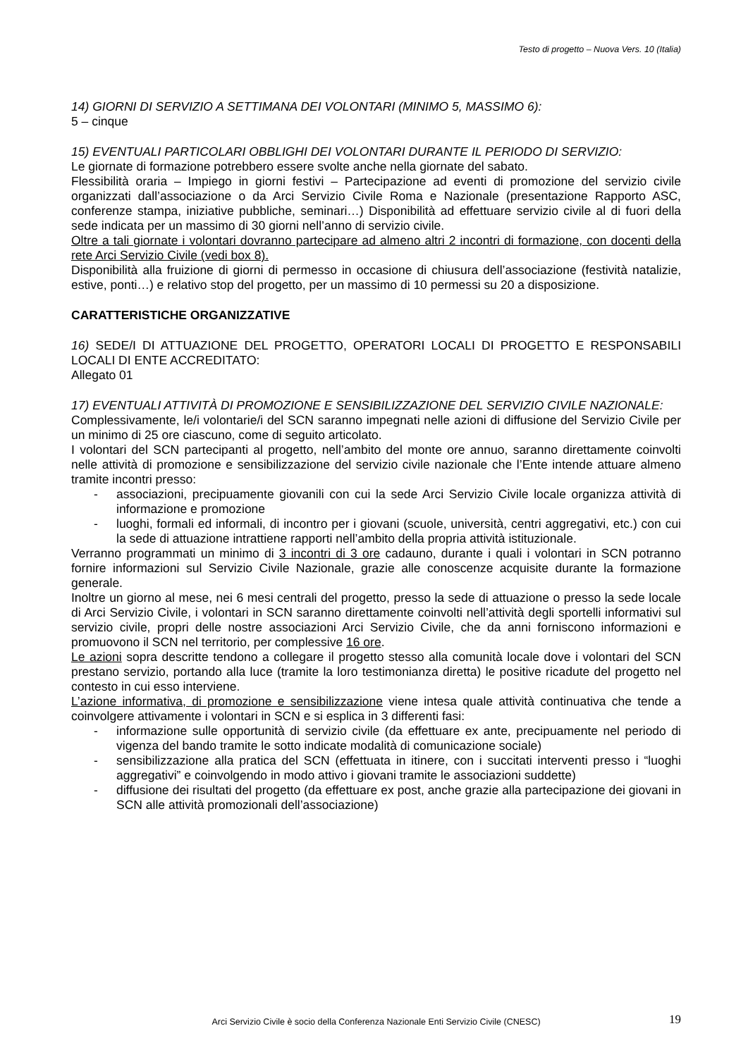Testo di progetto – Nuova Vers. 10 (Italia)
14) GIORNI DI SERVIZIO A SETTIMANA DEI VOLONTARI (MINIMO 5, MASSIMO 6):
5 – cinque
15) EVENTUALI PARTICOLARI OBBLIGHI DEI VOLONTARI DURANTE IL PERIODO DI SERVIZIO:
Le giornate di formazione potrebbero essere svolte anche nella giornate del sabato.
Flessibilità oraria – Impiego in giorni festivi – Partecipazione ad eventi di promozione del servizio civile organizzati dall’associazione o da Arci Servizio Civile Roma e Nazionale (presentazione Rapporto ASC, conferenze stampa, iniziative pubbliche, seminari…) Disponibilità ad effettuare servizio civile al di fuori della sede indicata per un massimo di 30 giorni nell’anno di servizio civile.
Oltre a tali giornate i volontari dovranno partecipare ad almeno altri 2 incontri di formazione, con docenti della rete Arci Servizio Civile (vedi box 8).
Disponibilità alla fruizione di giorni di permesso in occasione di chiusura dell’associazione (festività natalizie, estive, ponti…) e relativo stop del progetto, per un massimo di 10 permessi su 20 a disposizione.
CARATTERISTICHE ORGANIZZATIVE
16) SEDE/I DI ATTUAZIONE DEL PROGETTO, OPERATORI LOCALI DI PROGETTO E RESPONSABILI LOCALI DI ENTE ACCREDITATO:
Allegato 01
17) EVENTUALI ATTIVITÀ DI PROMOZIONE E SENSIBILIZZAZIONE DEL SERVIZIO CIVILE NAZIONALE:
Complessivamente, le/i volontarie/i del SCN saranno impegnati nelle azioni di diffusione del Servizio Civile per un minimo di 25 ore ciascuno, come di seguito articolato.
I volontari del SCN partecipanti al progetto, nell’ambito del monte ore annuo, saranno direttamente coinvolti nelle attività di promozione e sensibilizzazione del servizio civile nazionale che l’Ente intende attuare almeno tramite incontri presso:
- associazioni, precipuamente giovanili con cui la sede Arci Servizio Civile locale organizza attività di informazione e promozione
- luoghi, formali ed informali, di incontro per i giovani (scuole, università, centri aggregativi, etc.) con cui la sede di attuazione intrattiene rapporti nell’ambito della propria attività istituzionale.
Verranno programmati un minimo di 3 incontri di 3 ore cadauno, durante i quali i volontari in SCN potranno fornire informazioni sul Servizio Civile Nazionale, grazie alle conoscenze acquisite durante la formazione generale.
Inoltre un giorno al mese, nei 6 mesi centrali del progetto, presso la sede di attuazione o presso la sede locale di Arci Servizio Civile, i volontari in SCN saranno direttamente coinvolti nell’attività degli sportelli informativi sul servizio civile, propri delle nostre associazioni Arci Servizio Civile, che da anni forniscono informazioni e promuovono il SCN nel territorio, per complessive 16 ore.
Le azioni sopra descritte tendono a collegare il progetto stesso alla comunità locale dove i volontari del SCN prestano servizio, portando alla luce (tramite la loro testimonianza diretta) le positive ricadute del progetto nel contesto in cui esso interviene.
L’azione informativa, di promozione e sensibilizzazione viene intesa quale attività continuativa che tende a coinvolgere attivamente i volontari in SCN e si esplica in 3 differenti fasi:
- informazione sulle opportunità di servizio civile (da effettuare ex ante, precipuamente nel periodo di vigenza del bando tramite le sotto indicate modalità di comunicazione sociale)
- sensibilizzazione alla pratica del SCN (effettuata in itinere, con i succitati interventi presso i “luoghi aggregativi” e coinvolgendo in modo attivo i giovani tramite le associazioni suddette)
- diffusione dei risultati del progetto (da effettuare ex post, anche grazie alla partecipazione dei giovani in SCN alle attività promozionali dell’associazione)
Arci Servizio Civile è socio della Conferenza Nazionale Enti Servizio Civile (CNESC) 19